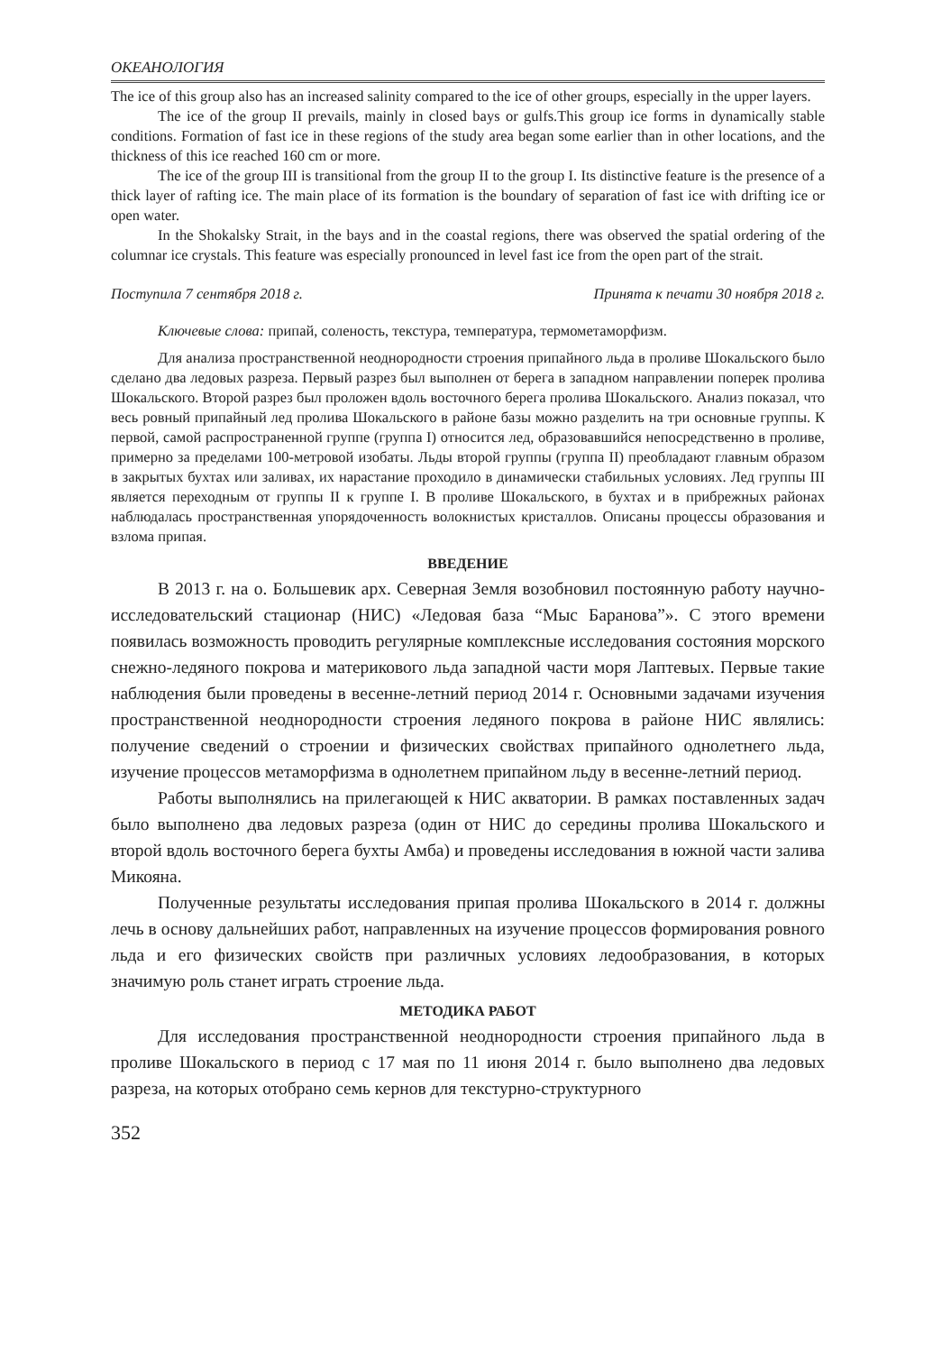ОКЕАНОЛОГИЯ
The ice of this group also has an increased salinity compared to the ice of other groups, especially in the upper layers.
The ice of the group II prevails, mainly in closed bays or gulfs.This group ice forms in dynamically stable conditions. Formation of fast ice in these regions of the study area began some earlier than in other locations, and the thickness of this ice reached 160 cm or more.
The ice of the group III is transitional from the group II to the group I. Its distinctive feature is the presence of a thick layer of rafting ice. The main place of its formation is the boundary of separation of fast ice with drifting ice or open water.
In the Shokalsky Strait, in the bays and in the coastal regions, there was observed the spatial ordering of the columnar ice crystals. This feature was especially pronounced in level fast ice from the open part of the strait.
Поступила 7 сентября 2018 г. Принята к печати 30 ноября 2018 г.
Ключевые слова: припай, соленость, текстура, температура, термометаморфизм.
Для анализа пространственной неоднородности строения припайного льда в проливе Шокальского было сделано два ледовых разреза. Первый разрез был выполнен от берега в западном направлении поперек пролива Шокальского. Второй разрез был проложен вдоль восточного берега пролива Шокальского. Анализ показал, что весь ровный припайный лед пролива Шокальского в районе базы можно разделить на три основные группы. К первой, самой распространенной группе (группа I) относится лед, образовавшийся непосредственно в проливе, примерно за пределами 100-метровой изобаты. Льды второй группы (группа II) преобладают главным образом в закрытых бухтах или заливах, их нарастание проходило в динамически стабильных условиях. Лед группы III является переходным от группы II к группе I. В проливе Шокальского, в бухтах и в прибрежных районах наблюдалась пространственная упорядоченность волокнистых кристаллов. Описаны процессы образования и взлома припая.
ВВЕДЕНИЕ
В 2013 г. на о. Большевик арх. Северная Земля возобновил постоянную работу научно-исследовательский стационар (НИС) «Ледовая база “Мыс Баранова”». С этого времени появилась возможность проводить регулярные комплексные исследования состояния морского снежно-ледяного покрова и материкового льда западной части моря Лаптевых. Первые такие наблюдения были проведены в весенне-летний период 2014 г. Основными задачами изучения пространственной неоднородности строения ледяного покрова в районе НИС являлись: получение сведений о строении и физических свойствах припайного однолетнего льда, изучение процессов метаморфизма в однолетнем припайном льду в весенне-летний период.
Работы выполнялись на прилегающей к НИС акватории. В рамках поставленных задач было выполнено два ледовых разреза (один от НИС до середины пролива Шокальского и второй вдоль восточного берега бухты Амба) и проведены исследования в южной части залива Микояна.
Полученные результаты исследования припая пролива Шокальского в 2014 г. должны лечь в основу дальнейших работ, направленных на изучение процессов формирования ровного льда и его физических свойств при различных условиях ледообразования, в которых значимую роль станет играть строение льда.
МЕТОДИКА РАБОТ
Для исследования пространственной неоднородности строения припайного льда в проливе Шокальского в период с 17 мая по 11 июня 2014 г. было выполнено два ледовых разреза, на которых отобрано семь кернов для текстурно-структурного
352